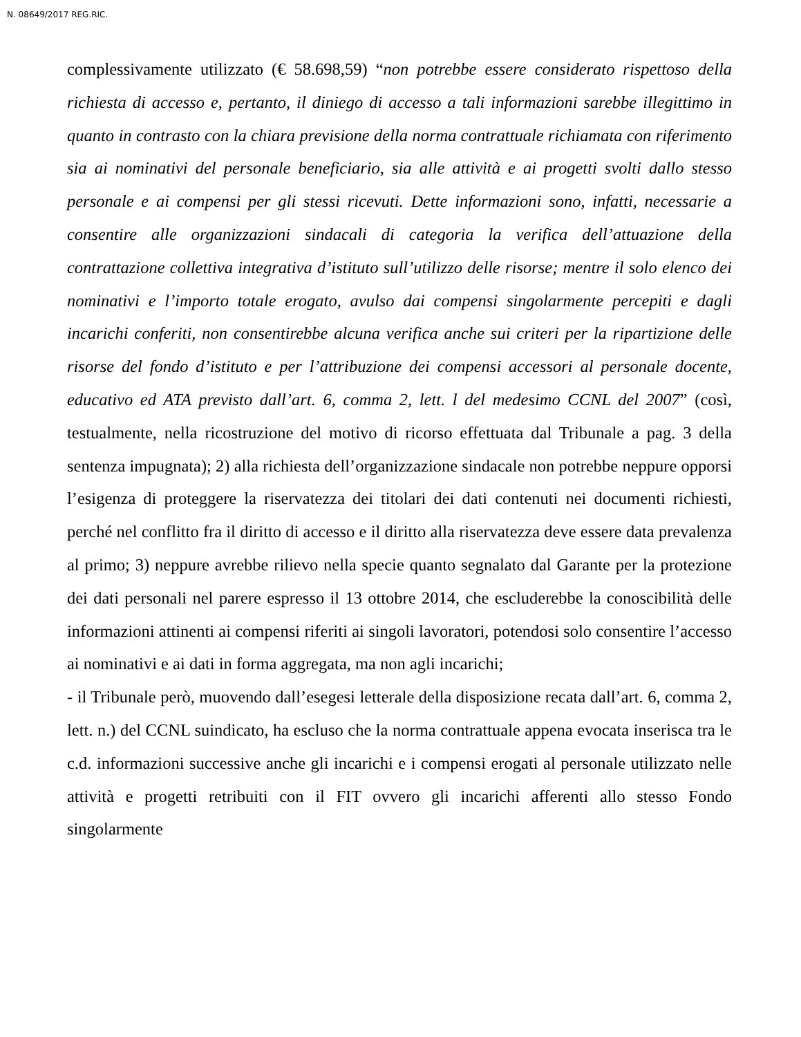N. 08649/2017 REG.RIC.
complessivamente utilizzato (€ 58.698,59) “non potrebbe essere considerato rispettoso della richiesta di accesso e, pertanto, il diniego di accesso a tali informazioni sarebbe illegittimo in quanto in contrasto con la chiara previsione della norma contrattuale richiamata con riferimento sia ai nominativi del personale beneficiario, sia alle attività e ai progetti svolti dallo stesso personale e ai compensi per gli stessi ricevuti. Dette informazioni sono, infatti, necessarie a consentire alle organizzazioni sindacali di categoria la verifica dell’attuazione della contrattazione collettiva integrativa d’istituto sull’utilizzo delle risorse; mentre il solo elenco dei nominativi e l’importo totale erogato, avulso dai compensi singolarmente percepiti e dagli incarichi conferiti, non consentirebbe alcuna verifica anche sui criteri per la ripartizione delle risorse del fondo d’istituto e per l’attribuzione dei compensi accessori al personale docente, educativo ed ATA previsto dall’art. 6, comma 2, lett. l del medesimo CCNL del 2007” (così, testualmente, nella ricostruzione del motivo di ricorso effettuata dal Tribunale a pag. 3 della sentenza impugnata); 2) alla richiesta dell’organizzazione sindacale non potrebbe neppure opporsi l’esigenza di proteggere la riservatezza dei titolari dei dati contenuti nei documenti richiesti, perché nel conflitto fra il diritto di accesso e il diritto alla riservatezza deve essere data prevalenza al primo; 3) neppure avrebbe rilievo nella specie quanto segnalato dal Garante per la protezione dei dati personali nel parere espresso il 13 ottobre 2014, che escluderebbe la conoscibilità delle informazioni attinenti ai compensi riferiti ai singoli lavoratori, potendosi solo consentire l’accesso ai nominativi e ai dati in forma aggregata, ma non agli incarichi;
- il Tribunale però, muovendo dall’esegesi letterale della disposizione recata dall’art. 6, comma 2, lett. n.) del CCNL suindicato, ha escluso che la norma contrattuale appena evocata inserisca tra le c.d. informazioni successive anche gli incarichi e i compensi erogati al personale utilizzato nelle attività e progetti retribuiti con il FIT ovvero gli incarichi afferenti allo stesso Fondo singolarmente